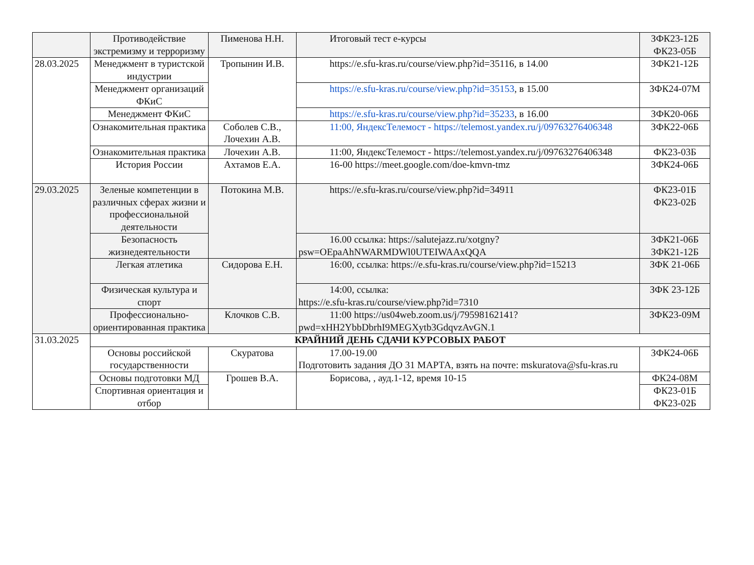| | Противодействие экстремизму и терроризму | Пименова Н.Н. | Итоговый тест е-курсы | ЗФК23-12Б ФК23-05Б |
| 28.03.2025 | Менеджмент в туристской индустрии | Тропынин И.В. | https://e.sfu-kras.ru/course/view.php?id=35116, в 14.00 | ЗФК21-12Б |
| | Менеджмент организаций ФКиС | | https://e.sfu-kras.ru/course/view.php?id=35153 , в 15.00 | ЗФК24-07М |
| | Менеджмент ФКиС | | https://e.sfu-kras.ru/course/view.php?id=35233 , в 16.00 | ЗФК20-06Б |
| | Ознакомительная практика | Соболев С.В., Лочехин А.В. | 11:00, ЯндексТелемост - https://telemost.yandex.ru/j/09763276406348 | ЗФК22-06Б |
| | Ознакомительная практика | Лочехин А.В. | 11:00, ЯндексТелемост - https://telemost.yandex.ru/j/09763276406348 | ФК23-03Б |
| | История России | Ахтамов Е.А. | 16-00 https://meet.google.com/doe-kmvn-tmz | ЗФК24-06Б |
| 29.03.2025 | Зеленые компетенции в различных сферах жизни и профессиональной деятельности | Потокина М.В. | https://e.sfu-kras.ru/course/view.php?id=34911 | ФК23-01Б ФК23-02Б |
| | Безопасность жизнедеятельности | | 16.00 ссылка: https://salutejazz.ru/xotgny?psw=OEpaAhNWARMDWl0UTEIWAAxQQA | ЗФК21-06Б ЗФК21-12Б |
| | Легкая атлетика | Сидорова Е.Н. | 16:00, ссылка: https://e.sfu-kras.ru/course/view.php?id=15213 | ЗФК 21-06Б |
| | Физическая культура и спорт | | 14:00, ссылка: https://e.sfu-kras.ru/course/view.php?id=7310 | ЗФК 23-12Б |
| | Профессионально-ориентированная практика | Клочков С.В. | 11:00 https://us04web.zoom.us/j/79598162141?pwd=xHH2YbbDbrhI9MEGXytb3GdqvzAvGN.1 | ЗФК23-09М |
| 31.03.2025 | КРАЙНИЙ ДЕНЬ СДАЧИ КУРСОВЫХ РАБОТ | | | |
| | Основы российской государственности | Скуратова | 17.00-19.00 Подготовить задания ДО 31 МАРТА, взять на почте: mskuratova@sfu-kras.ru | ЗФК24-06Б |
| | Основы подготовки МД | Грошев В.А. | Борисова, , ауд.1-12, время 10-15 | ФК24-08М |
| | Спортивная ориентация и отбор | | | ФК23-01Б ФК23-02Б |